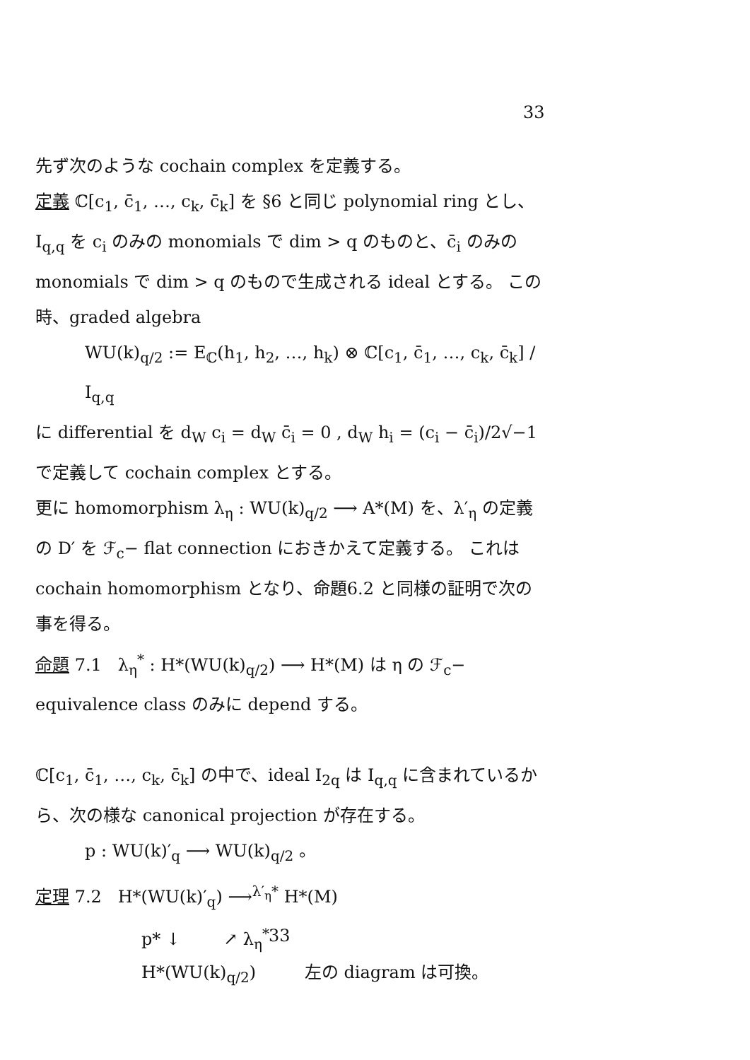33
先ず次のような cochain complex を定義する。
定義 ℂ[c<sub>1</sub>, c̄<sub>1</sub>, …, c<sub>k</sub>, c̄<sub>k</sub>] を §6 と同じ polynomial ring とし、I<sub>q,q</sub> を c<sub>i</sub> のみの monomials で dim > q のものと、c̄<sub>i</sub> のみの monomials で dim > q のもので生成される ideal とする。 この時、graded algebra
WU(k)<sub>q/2</sub> := E<sub>ℂ</sub>(h<sub>1</sub>, h<sub>2</sub>, …, h<sub>k</sub>) ⊗ ℂ[c<sub>1</sub>, c̄<sub>1</sub>, …, c<sub>k</sub>, c̄<sub>k</sub>] / I<sub>q,q</sub>
に differential を d<sub>W</sub> c<sub>i</sub> = d<sub>W</sub> c̄<sub>i</sub> = 0 , d<sub>W</sub> h<sub>i</sub> = (c<sub>i</sub> − c̄<sub>i</sub>)/2√−1 で定義して cochain complex とする。
更に homomorphism λ<sub>η</sub> : WU(k)<sub>q/2</sub> ⟶ A*(M) を、λ′<sub>η</sub> の定義の D′ を ℱ<sub>c</sub>− flat connection におきかえて定義する。 これは cochain homomorphism となり、命題6.2 と同様の証明で次の事を得る。
命題 7.1 λ<sub>η</sub><sup>*</sup> : H*(WU(k)<sub>q/2</sub>) ⟶ H*(M) は η の ℱ<sub>c</sub>− equivalence class のみに depend する。
ℂ[c<sub>1</sub>, c̄<sub>1</sub>, …, c<sub>k</sub>, c̄<sub>k</sub>] の中で、ideal I<sub>2q</sub> は I<sub>q,q</sub> に含まれているから、次の様な canonical projection が存在する。
p : WU(k)′<sub>q</sub> ⟶ WU(k)<sub>q/2</sub> 。
定理 7.2 H*(WU(k)′<sub>q</sub>) ⟶<sup>λ′<sub>η</sub>*</sup> H*(M)
p* ↓ ↗ λ<sub>η</sub><sup>*</sup>
H*(WU(k)<sub>q/2</sub>) 左の diagram は可換。
33